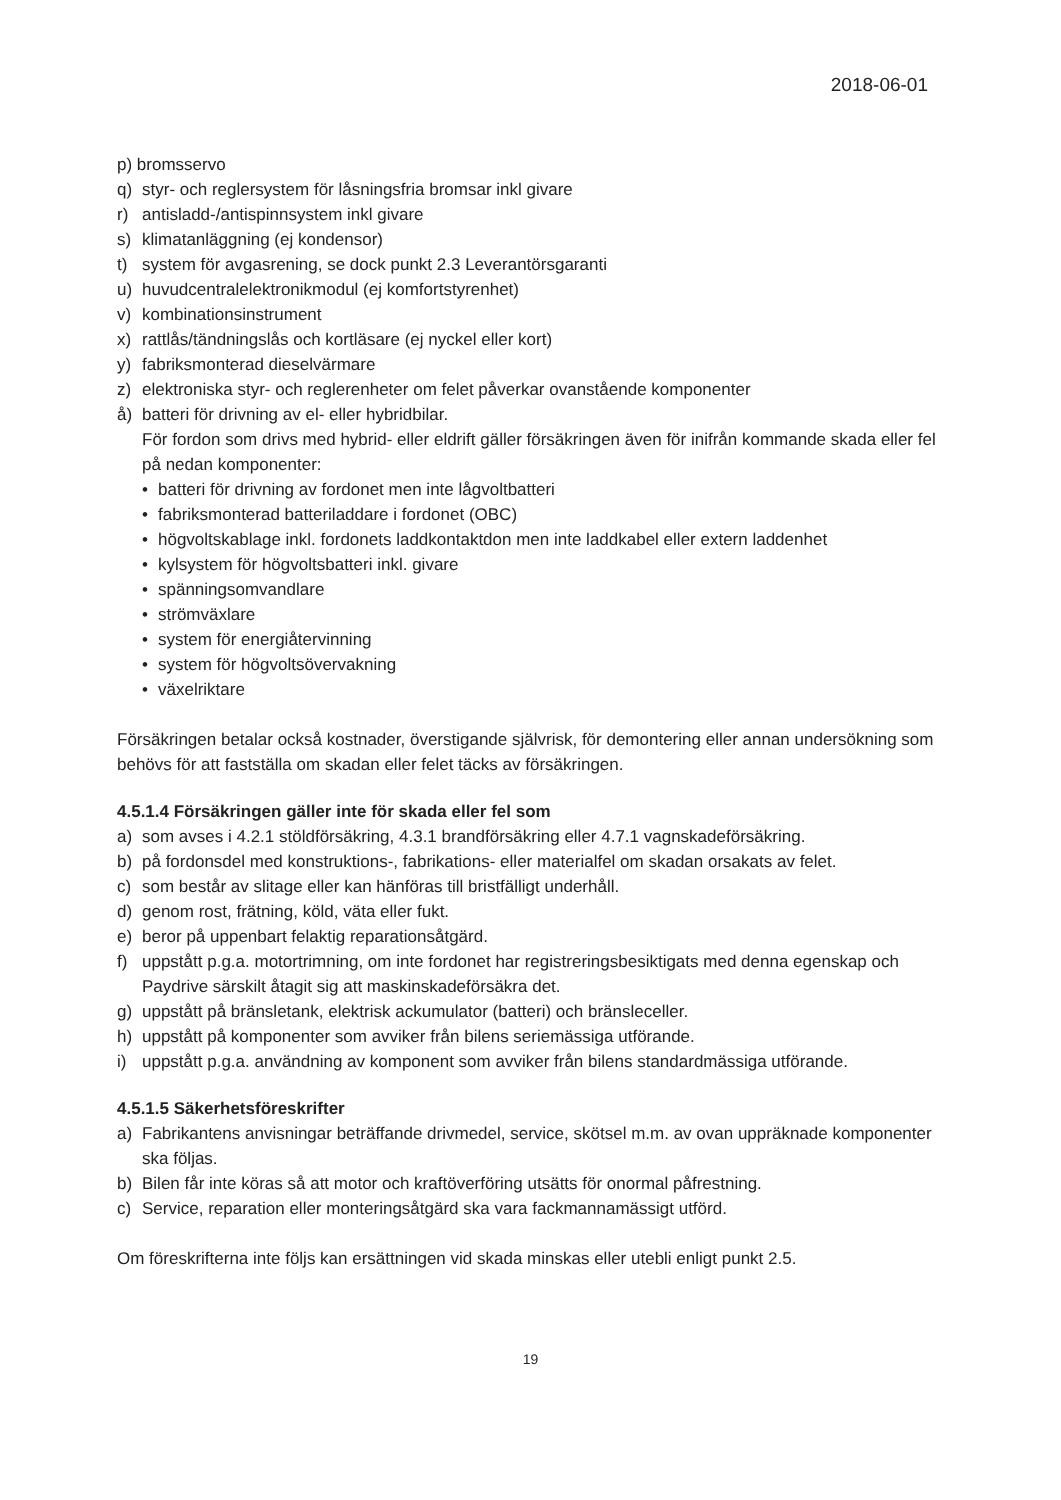2018-06-01
p) bromsservo
q) styr- och reglersystem för låsningsfria bromsar inkl givare
r) antisladd-/antispinnsystem inkl givare
s) klimatanläggning (ej kondensor)
t) system för avgasrening, se dock punkt 2.3 Leverantörsgaranti
u) huvudcentralelektronikmodul (ej komfortstyrenhet)
v) kombinationsinstrument
x) rattlås/tändningslås och kortläsare (ej nyckel eller kort)
y) fabriksmonterad dieselvärmare
z) elektroniska styr- och reglerenheter om felet påverkar ovanstående komponenter
å) batteri för drivning av el- eller hybridbilar.
För fordon som drivs med hybrid- eller eldrift gäller försäkringen även för inifrån kommande skada eller fel på nedan komponenter:
• batteri för drivning av fordonet men inte lågvoltbatteri
• fabriksmonterad batteriladdare i fordonet (OBC)
• högvoltskablage inkl. fordonets laddkontaktdon men inte laddkabel eller extern laddenhet
• kylsystem för högvoltsbatteri inkl. givare
• spänningsomvandlare
• strömväxlare
• system för energiåtervinning
• system för högvoltsövervakning
• växelriktare
Försäkringen betalar också kostnader, överstigande självrisk, för demontering eller annan undersökning som behövs för att fastställa om skadan eller felet täcks av försäkringen.
4.5.1.4 Försäkringen gäller inte för skada eller fel som
a) som avses i 4.2.1 stöldförsäkring, 4.3.1 brandförsäkring eller 4.7.1 vagnskadeförsäkring.
b) på fordonsdel med konstruktions-, fabrikations- eller materialfel om skadan orsakats av felet.
c) som består av slitage eller kan hänföras till bristfälligt underhåll.
d) genom rost, frätning, köld, väta eller fukt.
e) beror på uppenbart felaktig reparationsåtgärd.
f) uppstått p.g.a. motortrimning, om inte fordonet har registreringsbesiktigats med denna egenskap och Paydrive särskilt åtagit sig att maskinskadeförsäkra det.
g) uppstått på bränsletank, elektrisk ackumulator (batteri) och bränsleceller.
h) uppstått på komponenter som avviker från bilens seriemässiga utförande.
i) uppstått p.g.a. användning av komponent som avviker från bilens standardmässiga utförande.
4.5.1.5 Säkerhetsföreskrifter
a) Fabrikantens anvisningar beträffande drivmedel, service, skötsel m.m. av ovan uppräknade komponenter ska följas.
b) Bilen får inte köras så att motor och kraftöverföring utsätts för onormal påfrestning.
c) Service, reparation eller monteringsåtgärd ska vara fackmannamässigt utförd.
Om föreskrifterna inte följs kan ersättningen vid skada minskas eller utebli enligt punkt 2.5.
19